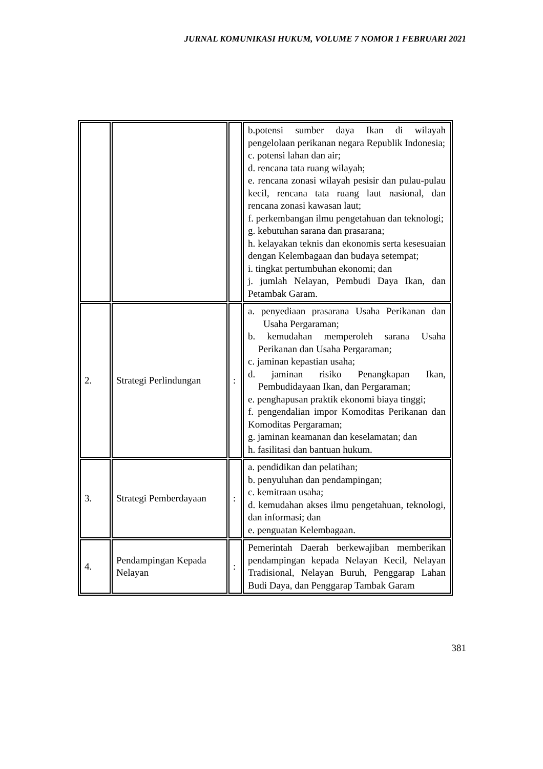JURNAL KOMUNIKASI HUKUM, VOLUME 7 NOMOR 1 FEBRUARI 2021
| | | | b.potensi sumber daya Ikan di wilayah pengelolaan perikanan negara Republik Indonesia; c. potensi lahan dan air; d. rencana tata ruang wilayah; e. rencana zonasi wilayah pesisir dan pulau-pulau kecil, rencana tata ruang laut nasional, dan rencana zonasi kawasan laut; f. perkembangan ilmu pengetahuan dan teknologi; g. kebutuhan sarana dan prasarana; h. kelayakan teknis dan ekonomis serta kesesuaian dengan Kelembagaan dan budaya setempat; i. tingkat pertumbuhan ekonomi; dan j. jumlah Nelayan, Pembudi Daya Ikan, dan Petambak Garam. |
| 2. | Strategi Perlindungan | : | a. penyediaan prasarana Usaha Perikanan dan Usaha Pergaraman; b. kemudahan memperoleh sarana Usaha Perikanan dan Usaha Pergaraman; c. jaminan kepastian usaha; d. jaminan risiko Penangkapan Ikan, Pembudidayaan Ikan, dan Pergaraman; e. penghapusan praktik ekonomi biaya tinggi; f. pengendalian impor Komoditas Perikanan dan Komoditas Pergaraman; g. jaminan keamanan dan keselamatan; dan h. fasilitasi dan bantuan hukum. |
| 3. | Strategi Pemberdayaan | : | a. pendidikan dan pelatihan; b. penyuluhan dan pendampingan; c. kemitraan usaha; d. kemudahan akses ilmu pengetahuan, teknologi, dan informasi; dan e. penguatan Kelembagaan. |
| 4. | Pendampingan Kepada Nelayan | : | Pemerintah Daerah berkewajiban memberikan pendampingan kepada Nelayan Kecil, Nelayan Tradisional, Nelayan Buruh, Penggarap Lahan Budi Daya, dan Penggarap Tambak Garam |
381